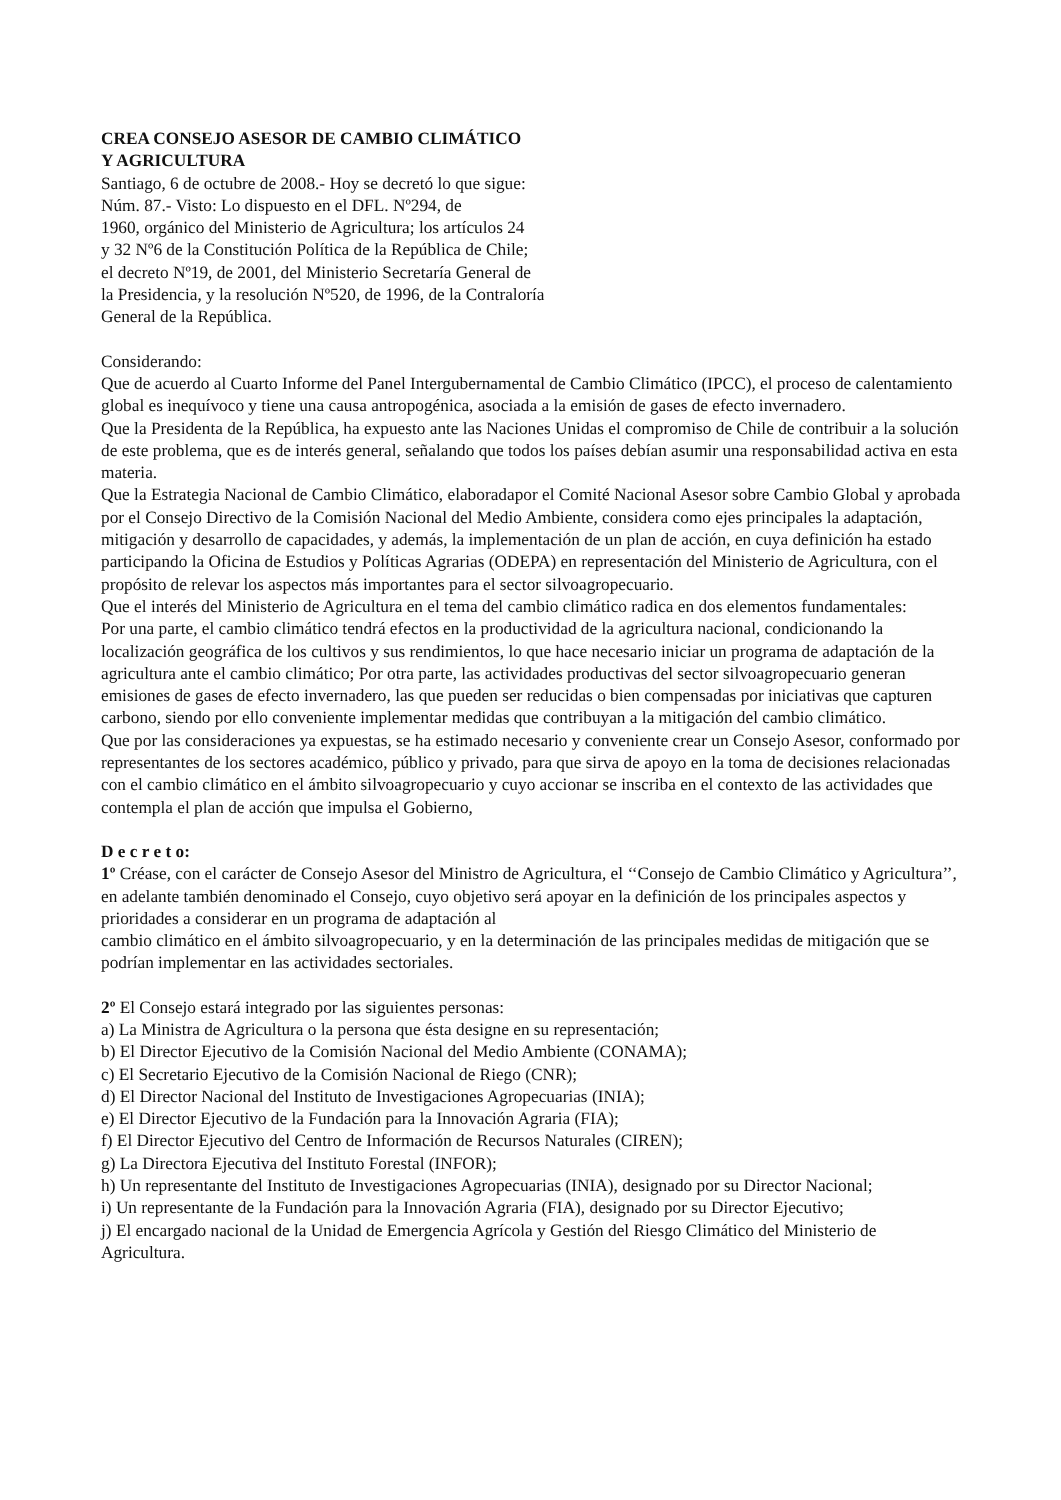CREA CONSEJO ASESOR DE CAMBIO CLIMÁTICO
Y AGRICULTURA
Santiago, 6 de octubre de 2008.- Hoy se decretó lo que sigue:
Núm. 87.- Visto: Lo dispuesto en el DFL. Nº294, de
1960, orgánico del Ministerio de Agricultura; los artículos 24
y 32 Nº6 de la Constitución Política de la República de Chile;
el decreto Nº19, de 2001, del Ministerio Secretaría General de
la Presidencia, y la resolución Nº520, de 1996, de la Contraloría
General de la República.
Considerando:
Que de acuerdo al Cuarto Informe del Panel Intergubernamental de Cambio Climático (IPCC), el proceso de calentamiento global es inequívoco y tiene una causa antropogénica, asociada a la emisión de gases de efecto invernadero.
Que la Presidenta de la República, ha expuesto ante las Naciones Unidas el compromiso de Chile de contribuir a la solución de este problema, que es de interés general, señalando que todos los países debían asumir una responsabilidad activa en esta materia.
Que la Estrategia Nacional de Cambio Climático, elaboradapor el Comité Nacional Asesor sobre Cambio Global y aprobada por el Consejo Directivo de la Comisión Nacional del Medio Ambiente, considera como ejes principales la adaptación, mitigación y desarrollo de capacidades, y además, la implementación de un plan de acción, en cuya definición ha estado participando la Oficina de Estudios y Políticas Agrarias (ODEPA) en representación del Ministerio de Agricultura, con el propósito de relevar los aspectos más importantes para el sector silvoagropecuario.
Que el interés del Ministerio de Agricultura en el tema del cambio climático radica en dos elementos fundamentales:
Por una parte, el cambio climático tendrá efectos en la productividad de la agricultura nacional, condicionando la localización geográfica de los cultivos y sus rendimientos, lo que hace necesario iniciar un programa de adaptación de la agricultura ante el cambio climático; Por otra parte, las actividades productivas del sector silvoagropecuario generan emisiones de gases de efecto invernadero, las que pueden ser reducidas o bien compensadas por iniciativas que capturen carbono, siendo por ello conveniente implementar medidas que contribuyan a la mitigación del cambio climático.
Que por las consideraciones ya expuestas, se ha estimado necesario y conveniente crear un Consejo Asesor, conformado por representantes de los sectores académico, público y privado, para que sirva de apoyo en la toma de decisiones relacionadas con el cambio climático en el ámbito silvoagropecuario y cuyo accionar se inscriba en el contexto de las actividades que contempla el plan de acción que impulsa el Gobierno,
D e c r e t o:
1º Créase, con el carácter de Consejo Asesor del Ministro de Agricultura, el ‘‘Consejo de Cambio Climático y Agricultura’’, en adelante también denominado el Consejo, cuyo objetivo será apoyar en la definición de los principales aspectos y prioridades a considerar en un programa de adaptación al
cambio climático en el ámbito silvoagropecuario, y en la determinación de las principales medidas de mitigación que se podrían implementar en las actividades sectoriales.
2º El Consejo estará integrado por las siguientes personas:
a) La Ministra de Agricultura o la persona que ésta designe en su representación;
b) El Director Ejecutivo de la Comisión Nacional del Medio Ambiente (CONAMA);
c) El Secretario Ejecutivo de la Comisión Nacional de Riego (CNR);
d) El Director Nacional del Instituto de Investigaciones Agropecuarias (INIA);
e) El Director Ejecutivo de la Fundación para la Innovación Agraria (FIA);
f) El Director Ejecutivo del Centro de Información de Recursos Naturales (CIREN);
g) La Directora Ejecutiva del Instituto Forestal (INFOR);
h) Un representante del Instituto de Investigaciones Agropecuarias (INIA), designado por su Director Nacional;
i) Un representante de la Fundación para la Innovación Agraria (FIA), designado por su Director Ejecutivo;
j) El encargado nacional de la Unidad de Emergencia Agrícola y Gestión del Riesgo Climático del Ministerio de Agricultura.